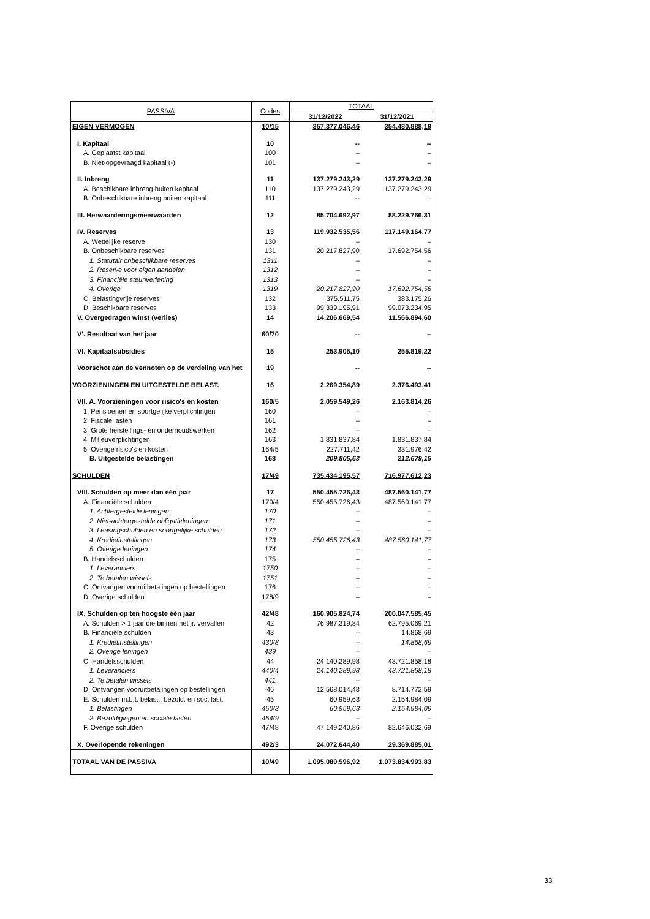| PASSIVA | Codes | TOTAAL | |
| --- | --- | --- | --- |
| | | 31/12/2022 | 31/12/2021 |
| EIGEN VERMOGEN | 10/15 | 357.377.046,46 | 354.480.888,19 |
| I. Kapitaal | 10 | -- | -- |
| A. Geplaatst kapitaal | 100 | – | – |
| B. Niet-opgevraagd kapitaal (-) | 101 | – | – |
| II. Inbreng | 11 | 137.279.243,29 | 137.279.243,29 |
| A. Beschikbare inbreng buiten kapitaal | 110 | 137.279.243,29 | 137.279.243,29 |
| B. Onbeschikbare inbreng buiten kapitaal | 111 | -- | – |
| III. Herwaarderingsmeerwaarden | 12 | 85.704.692,97 | 88.229.766,31 |
| IV. Reserves | 13 | 119.932.535,56 | 117.149.164,77 |
| A. Wettelijke reserve | 130 | – | – |
| B. Onbeschikbare reserves | 131 | 20.217.827,90 | 17.692.754,56 |
| 1. Statutair onbeschikbare reserves | 1311 | – | – |
| 2. Reserve voor eigen aandelen | 1312 | – | – |
| 3. Financiële steunverlening | 1313 | – | – |
| 4. Overige | 1319 | 20.217.827,90 | 17.692.754,56 |
| C. Belastingvrije reserves | 132 | 375.511,75 | 383.175,26 |
| D. Beschikbare reserves | 133 | 99.339.195,91 | 99.073.234,95 |
| V. Overgedragen winst (verlies) | 14 | 14.206.669,54 | 11.566.894,60 |
| V'. Resultaat van het jaar | 60/70 | -- | -- |
| VI. Kapitaalsubsidies | 15 | 253.905,10 | 255.819,22 |
| Voorschot aan de vennoten op de verdeling van het | 19 | -- | -- |
| VOORZIENINGEN EN UITGESTELDE BELAST. | 16 | 2.269.354,89 | 2.376.493,41 |
| VII. A. Voorzieningen voor risico's en kosten | 160/5 | 2.059.549,26 | 2.163.814,26 |
| 1. Pensioenen en soortgelijke verplichtingen | 160 | – | – |
| 2. Fiscale lasten | 161 | – | – |
| 3. Grote herstellings- en onderhoudswerken | 162 | – | – |
| 4. Milieuverplichtingen | 163 | 1.831.837,84 | 1.831.837,84 |
| 5. Overige risico's en kosten | 164/5 | 227.711,42 | 331.976,42 |
| B. Uitgestelde belastingen | 168 | 209.805,63 | 212.679,15 |
| SCHULDEN | 17/49 | 735.434.195,57 | 716.977.612,23 |
| VIII. Schulden op meer dan één jaar | 17 | 550.455.726,43 | 487.560.141,77 |
| A. Financiële schulden | 170/4 | 550.455.726,43 | 487.560.141,77 |
| 1. Achtergestelde leningen | 170 | – | – |
| 2. Niet-achtergestelde obligatieleningen | 171 | – | – |
| 3. Leasingschulden en soortgelijke schulden | 172 | – | – |
| 4. Kredietinstellingen | 173 | 550.455.726,43 | 487.560.141,77 |
| 5. Overige leningen | 174 | – | – |
| B. Handelsschulden | 175 | – | – |
| 1. Leveranciers | 1750 | – | – |
| 2. Te betalen wissels | 1751 | – | – |
| C. Ontvangen vooruitbetalingen op bestellingen | 176 | – | – |
| D. Overige schulden | 178/9 | – | – |
| IX. Schulden op ten hoogste één jaar | 42/48 | 160.905.824,74 | 200.047.585,45 |
| A. Schulden > 1 jaar die binnen het jr. vervallen | 42 | 76.987.319,84 | 62.795.069,21 |
| B. Financiële schulden | 43 | – | 14.868,69 |
| 1. Kredietinstellingen | 430/8 | – | 14.868,69 |
| 2. Overige leningen | 439 | – | – |
| C. Handelsschulden | 44 | 24.140.289,98 | 43.721.858,18 |
| 1. Leveranciers | 440/4 | 24.140.289,98 | 43.721.858,18 |
| 2. Te betalen wissels | 441 | – | – |
| D. Ontvangen vooruitbetalingen op bestellingen | 46 | 12.568.014,43 | 8.714.772,59 |
| E. Schulden m.b.t. belast., bezold. en soc. last. | 45 | 60.959,63 | 2.154.984,09 |
| 1. Belastingen | 450/3 | 60.959,63 | 2.154.984,09 |
| 2. Bezoldigingen en sociale lasten | 454/9 | – | – |
| F. Overige schulden | 47/48 | 47.149.240,86 | 82.646.032,69 |
| X. Overlopende rekeningen | 492/3 | 24.072.644,40 | 29.369.885,01 |
| TOTAAL VAN DE PASSIVA | 10/49 | 1.095.080.596,92 | 1.073.834.993,83 |
33